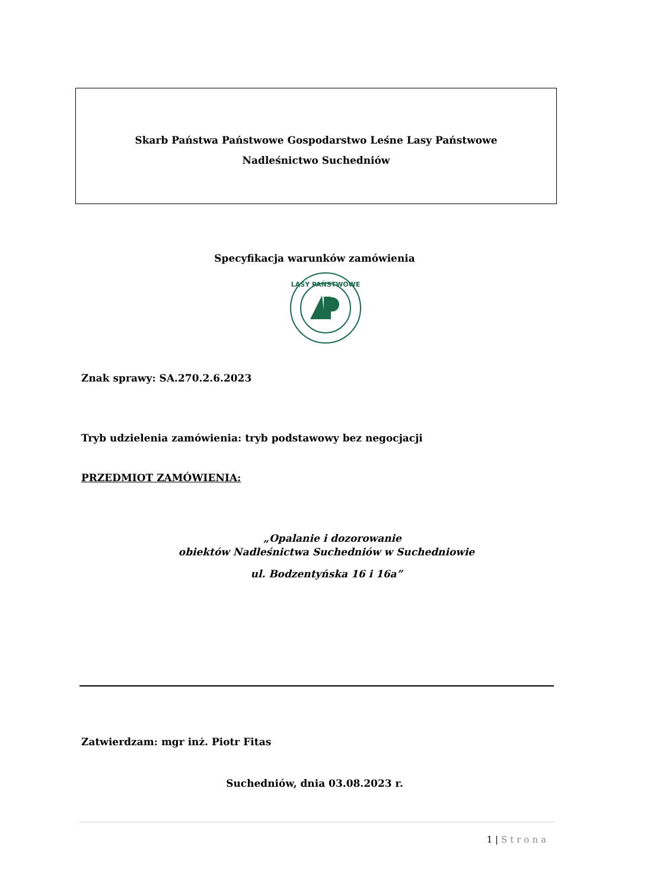Skarb Państwa Państwowe Gospodarstwo Leśne Lasy Państwowe
Nadleśnictwo Suchedniów
Specyfikacja warunków zamówienia
LASY PAŃSTWOWE
Znak sprawy: SA.270.2.6.2023
Tryb udzielenia zamówienia: tryb podstawowy bez negocjacji
PRZEDMIOT ZAMÓWIENIA:
„Opalanie i dozorowanie
obiektów Nadleśnictwa Suchedniów w Suchedniowie
ul. Bodzentyńska 16 i 16a”
Zatwierdzam: mgr inż. Piotr Fitas
Suchedniów, dnia 03.08.2023 r.
1 | Strona